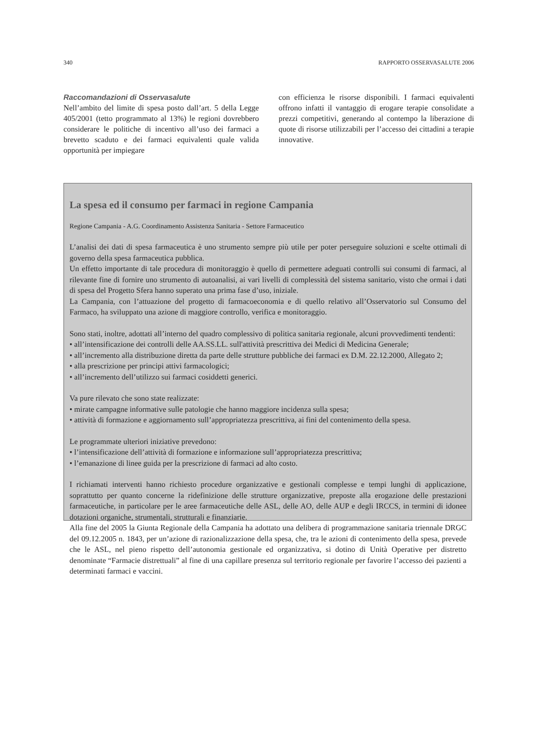340 RAPPORTO OSSERVASALUTE 2006
Raccomandazioni di Osservasalute
Nell’ambito del limite di spesa posto dall’art. 5 della Legge 405/2001 (tetto programmato al 13%) le regioni dovrebbero considerare le politiche di incentivo all’uso dei farmaci a brevetto scaduto e dei farmaci equivalenti quale valida opportunità per impiegare
con efficienza le risorse disponibili. I farmaci equivalenti offrono infatti il vantaggio di erogare terapie consolidate a prezzi competitivi, generando al contempo la liberazione di quote di risorse utilizzabili per l’accesso dei cittadini a terapie innovative.
La spesa ed il consumo per farmaci in regione Campania
Regione Campania - A.G. Coordinamento Assistenza Sanitaria - Settore Farmaceutico
L’analisi dei dati di spesa farmaceutica è uno strumento sempre più utile per poter perseguire soluzioni e scelte ottimali di governo della spesa farmaceutica pubblica.
Un effetto importante di tale procedura di monitoraggio è quello di permettere adeguati controlli sui consumi di farmaci, al rilevante fine di fornire uno strumento di autoanalisi, ai vari livelli di complessità del sistema sanitario, visto che ormai i dati di spesa del Progetto Sfera hanno superato una prima fase d’uso, iniziale.
La Campania, con l’attuazione del progetto di farmacoeconomia e di quello relativo all’Osservatorio sul Consumo del Farmaco, ha sviluppato una azione di maggiore controllo, verifica e monitoraggio.
Sono stati, inoltre, adottati all’interno del quadro complessivo di politica sanitaria regionale, alcuni provvedimenti tendenti:
• all’intensificazione dei controlli delle AA.SS.LL. sull'attività prescrittiva dei Medici di Medicina Generale;
• all’incremento alla distribuzione diretta da parte delle strutture pubbliche dei farmaci ex D.M. 22.12.2000, Allegato 2;
• alla prescrizione per principi attivi farmacologici;
• all’incremento dell’utilizzo sui farmaci cosiddetti generici.
Va pure rilevato che sono state realizzate:
• mirate campagne informative sulle patologie che hanno maggiore incidenza sulla spesa;
• attività di formazione e aggiornamento sull’appropriatezza prescrittiva, ai fini del contenimento della spesa.
Le programmate ulteriori iniziative prevedono:
• l’intensificazione dell’attività di formazione e informazione sull’appropriatezza prescrittiva;
• l’emanazione di linee guida per la prescrizione di farmaci ad alto costo.
I richiamati interventi hanno richiesto procedure organizzative e gestionali complesse e tempi lunghi di applicazione, soprattutto per quanto concerne la ridefinizione delle strutture organizzative, preposte alla erogazione delle prestazioni farmaceutiche, in particolare per le aree farmaceutiche delle ASL, delle AO, delle AUP e degli IRCCS, in termini di idonee dotazioni organiche, strumentali, strutturali e finanziarie.
Alla fine del 2005 la Giunta Regionale della Campania ha adottato una delibera di programmazione sanitaria triennale DRGC del 09.12.2005 n. 1843, per un’azione di razionalizzazione della spesa, che, tra le azioni di contenimento della spesa, prevede che le ASL, nel pieno rispetto dell’autonomia gestionale ed organizzativa, si dotino di Unità Operative per distretto denominate “Farmacie distrettuali” al fine di una capillare presenza sul territorio regionale per favorire l’accesso dei pazienti a determinati farmaci e vaccini.